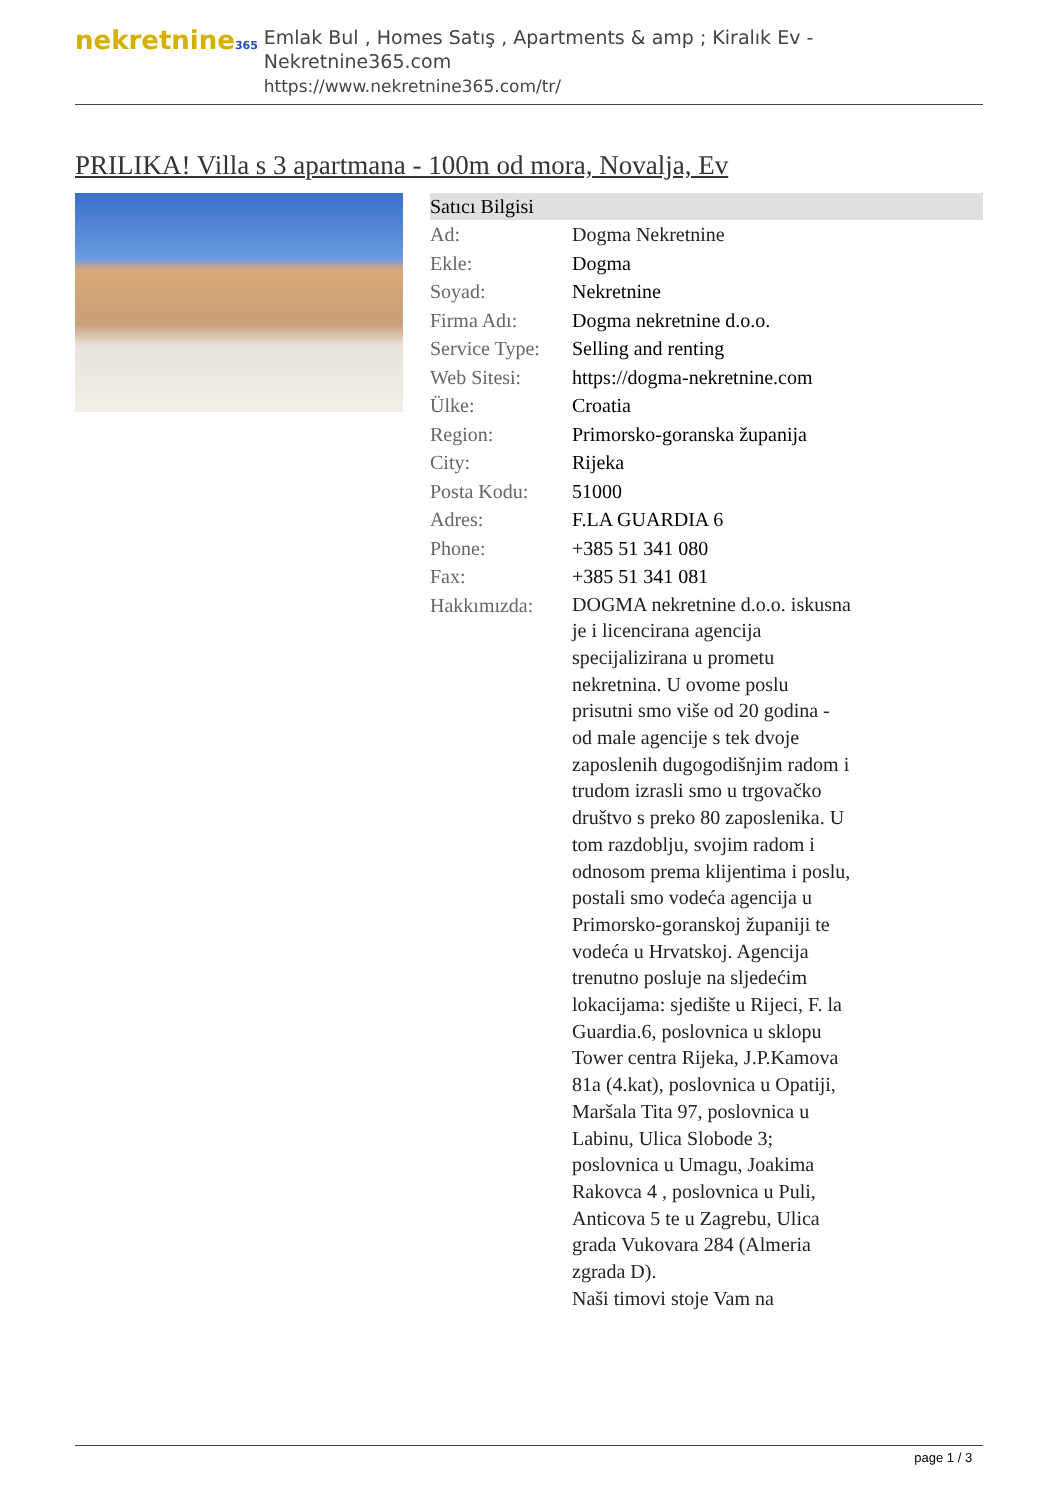nekretnine365
Emlak Bul , Homes Satış , Apartments & amp ; Kiralık Ev - Nekretnine365.com
https://www.nekretnine365.com/tr/
PRILIKA! Villa s 3 apartmana - 100m od mora, Novalja, Ev
| Satıcı Bilgisi | | |
| --- | --- | --- |
| Ad: | Dogma Nekretnine | |
| Ekle: | Dogma | |
| Soyad: | Nekretnine | |
| Firma Adı: | Dogma nekretnine d.o.o. | |
| Service Type: | Selling and renting | |
| Web Sitesi: | https://dogma-nekretnine.com | |
| Ülke: | Croatia | |
| Region: | Primorsko-goranska županija | |
| City: | Rijeka | |
| Posta Kodu: | 51000 | |
| Adres: | F.LA GUARDIA 6 | |
| Phone: | +385 51 341 080 | |
| Fax: | +385 51 341 081 | |
| Hakkımızda: | DOGMA nekretnine d.o.o. iskusna je i licencirana agencija specijalizirana u prometu nekretnina. U ovome poslu prisutni smo više od 20 godina - od male agencije s tek dvoje zaposlenih dugogodišnjim radom i trudom izrasli smo u trgovačko društvo s preko 80 zaposlenika. U tom razdoblju, svojim radom i odnosom prema klijentima i poslu, postali smo vodeća agencija u Primorsko-goranskoj županiji te vodeća u Hrvatskoj. Agencija trenutno posluje na sljedećim lokacijama: sjedište u Rijeci, F. la Guardia.6, poslovnica u sklopu Tower centra Rijeka, J.P.Kamova 81a (4.kat), poslovnica u Opatiji, Maršala Tita 97, poslovnica u Labinu, Ulica Slobode 3; poslovnica u Umagu, Joakima Rakovca 4 , poslovnica u Puli, Anticova 5 te u Zagrebu, Ulica grada Vukovara 284 (Almeria zgrada D). Naši timovi stoje Vam na | |
page 1 / 3